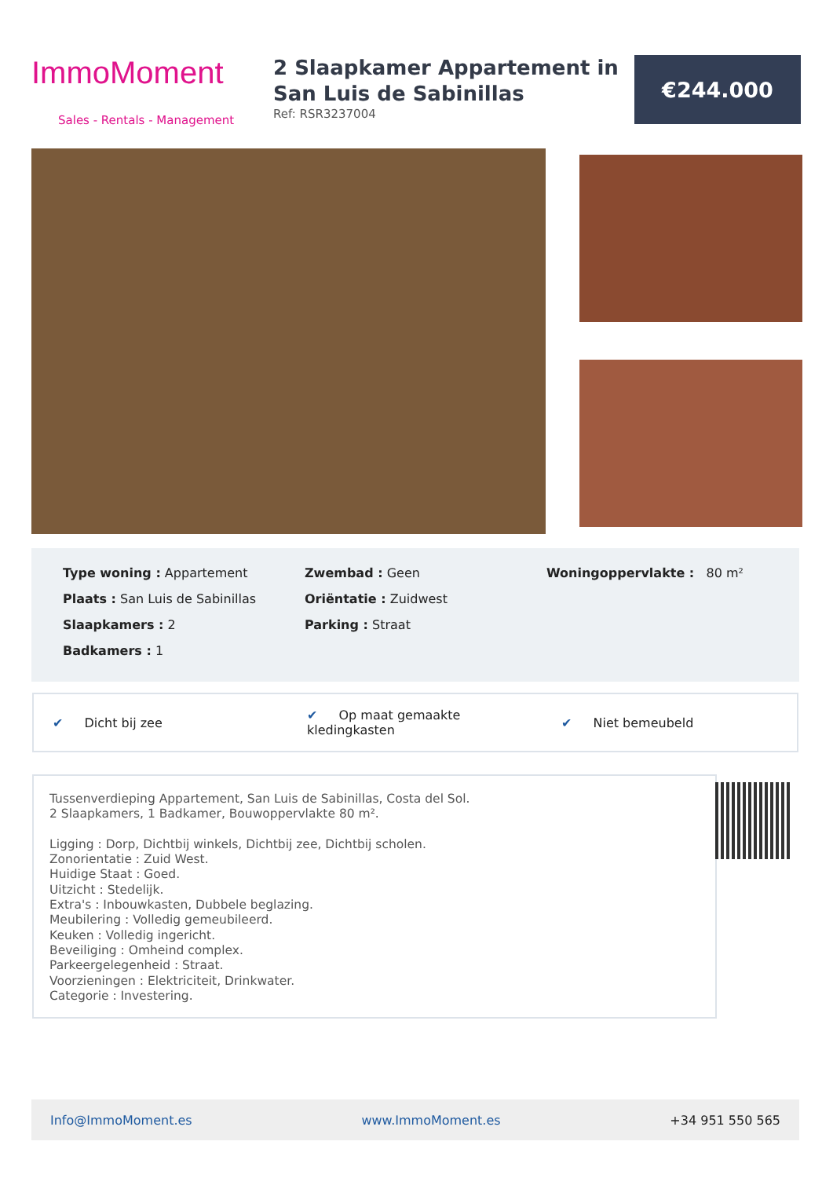ImmoMoment
Sales - Rentals - Management
2 Slaapkamer Appartement in San Luis de Sabinillas
Ref: RSR3237004
€244.000
Type woning : Appartement
Plaats : San Luis de Sabinillas
Slaapkamers : 2
Badkamers : 1
Zwembad : Geen
Oriëntatie : Zuidwest
Parking : Straat
Woningoppervlakte : 80 m²
✔ Dicht bij zee ✔ Op maat gemaakte kledingkasten ✔ Niet bemeubeld
Tussenverdieping Appartement, San Luis de Sabinillas, Costa del Sol.
2 Slaapkamers, 1 Badkamer, Bouwoppervlakte 80 m².
Ligging : Dorp, Dichtbij winkels, Dichtbij zee, Dichtbij scholen.
Zonorientatie : Zuid West.
Huidige Staat : Goed.
Uitzicht : Stedelijk.
Extra's : Inbouwkasten, Dubbele beglazing.
Meubilering : Volledig gemeubileerd.
Keuken : Volledig ingericht.
Beveiliging : Omheind complex.
Parkeergelegenheid : Straat.
Voorzieningen : Elektriciteit, Drinkwater.
Categorie : Investering.
Info@ImmoMoment.es www.ImmoMoment.es +34 951 550 565